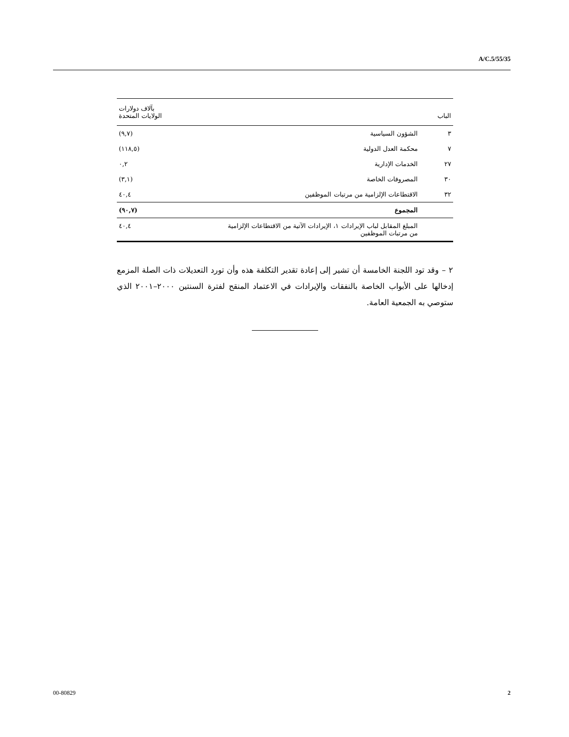A/C.5/55/35
| الباب | | بآلاف دولارات الولايات المتحدة |
| --- | --- | --- |
| ٣ | الشؤون السياسية | (٩,٧) |
| ٧ | محكمة العدل الدولية | (١١٨,٥) |
| ٢٧ | الخدمات الإدارية | ٠,٢ |
| ٣٠ | المصروفات الخاصة | (٣,١) |
| ٣٢ | الاقتطاعات الإلزامية من مرتبات الموظفين | ٤٠,٤ |
| | المجموع | (٩٠,٧) |
| | المبلغ المقابل لباب الإيرادات ١، الإيرادات الآتية من الاقتطاعات الإلزامية من مرتبات الموظفين | ٤٠,٤ |
٢ – وقد تود اللجنة الخامسة أن تشير إلى إعادة تقدير التكلفة هذه وأن تورد التعديلات ذات الصلة المزمع إدخالها على الأبواب الخاصة بالنفقات والإيرادات في الاعتماد المنقح لفترة السنتين ٢٠٠٠–٢٠٠١ الذي ستوصي به الجمعية العامة.
00-80829 2